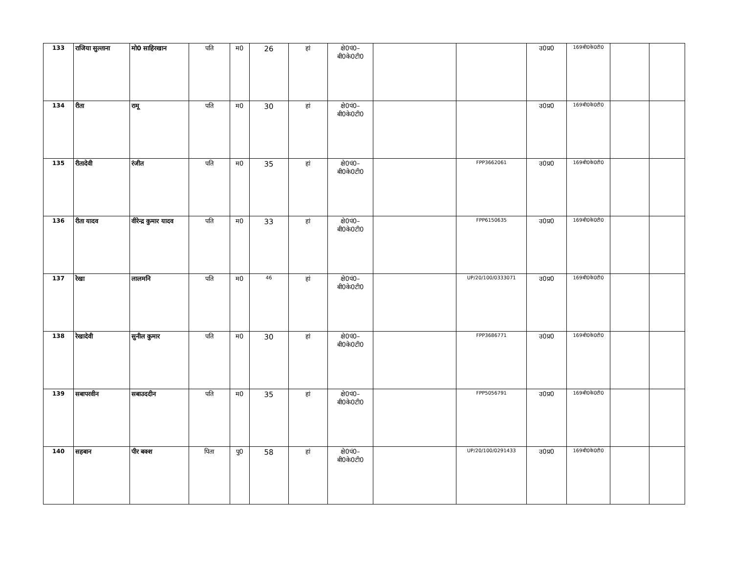| 133 | राजिया सुल्ताना | मो0 साहिरखान | पति | म0 | 26 | हां | क्षे0पं0– बी0के0टी0 | | | उ0प्र0 | 169बी0के0टी0 | | |
| 134 | रीता | रामू | पति | म0 | 30 | हां | क्षे0पं0– बी0के0टी0 | | | उ0प्र0 | 169बी0के0टी0 | | |
| 135 | रीतादेवी | रंजीत | पति | म0 | 35 | हां | क्षे0पं0– बी0के0टी0 | | FPP3662061 | उ0प्र0 | 169बी0के0टी0 | | |
| 136 | रीता यादव | वीरेन्द्र कुमार यादव | पति | म0 | 33 | हां | क्षे0पं0– बी0के0टी0 | | FPP6150635 | उ0प्र0 | 169बी0के0टी0 | | |
| 137 | रेखा | लालमनि | पति | म0 | 46 | हां | क्षे0पं0– बी0के0टी0 | | UP/20/100/0333071 | उ0प्र0 | 169बी0के0टी0 | | |
| 138 | रेखादेवी | सुनील कुमार | पति | म0 | 30 | हां | क्षे0पं0– बी0के0टी0 | | FPP3686771 | उ0प्र0 | 169बी0के0टी0 | | |
| 139 | सबापरवीन | सबाउददीन | पति | म0 | 35 | हां | क्षे0पं0– बी0के0टी0 | | FPP5056791 | उ0प्र0 | 169बी0के0टी0 | | |
| 140 | सहबान | पीर बक्श | पिता | पु0 | 58 | हां | क्षे0पं0– बी0के0टी0 | | UP/20/100/0291433 | उ0प्र0 | 169बी0के0टी0 | | |